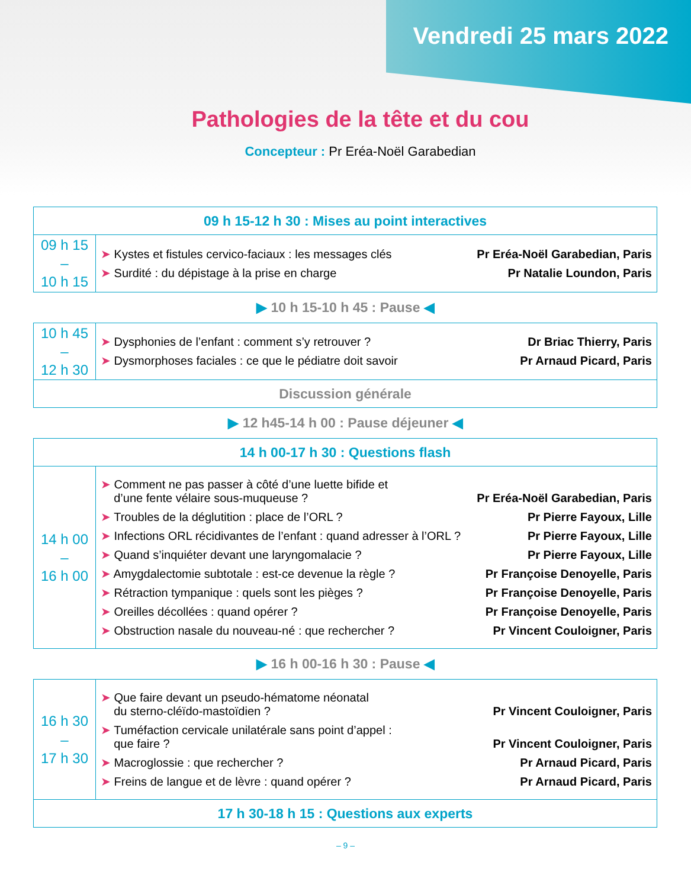Vendredi 25 mars 2022
Pathologies de la tête et du cou
Concepteur : Pr Eréa-Noël Garabedian
| 09 h 15-12 h 30 : Mises au point interactives | |
| 09 h 15 – 10 h 15 | ➤ Kystes et fistules cervico-faciaux : les messages clés Pr Eréa-Noël Garabedian, Paris ➤ Surdité : du dépistage à la prise en charge Pr Natalie Loundon, Paris |
▶ 10 h 15-10 h 45 : Pause ◀
| 10 h 45 – 12 h 30 | ➤ Dysphonies de l’enfant : comment s’y retrouver ? Dr Briac Thierry, Paris ➤ Dysmorphoses faciales : ce que le pédiatre doit savoir Pr Arnaud Picard, Paris |
| Discussion générale | |
▶ 12 h45-14 h 00 : Pause déjeuner ◀
| 14 h 00-17 h 30 : Questions flash | |
| 14 h 00 – 16 h 00 | ➤ Comment ne pas passer à côté d’une luette bifide et d’une fente vélaire sous-muqueuse ? Pr Eréa-Noël Garabedian, Paris ➤ Troubles de la déglutition : place de l’ORL ? Pr Pierre Fayoux, Lille ➤ Infections ORL récidivantes de l’enfant : quand adresser à l’ORL ? Pr Pierre Fayoux, Lille ➤ Quand s’inquiéter devant une laryngomalacie ? Pr Pierre Fayoux, Lille ➤ Amygdalectomie subtotale : est-ce devenue la règle ? Pr Françoise Denoyelle, Paris ➤ Rétraction tympanique : quels sont les pièges ? Pr Françoise Denoyelle, Paris ➤ Oreilles décollées : quand opérer ? Pr Françoise Denoyelle, Paris ➤ Obstruction nasale du nouveau-né : que rechercher ? Pr Vincent Couloigner, Paris |
▶ 16 h 00-16 h 30 : Pause ◀
| 16 h 30 – 17 h 30 | ➤ Que faire devant un pseudo-hématome néonatal du sterno-cléïdo-mastoïdien ? Pr Vincent Couloigner, Paris ➤ Tuméfaction cervicale unilatérale sans point d’appel : que faire ? Pr Vincent Couloigner, Paris ➤ Macroglossie : que rechercher ? Pr Arnaud Picard, Paris ➤ Freins de langue et de lèvre : quand opérer ? Pr Arnaud Picard, Paris |
| 17 h 30-18 h 15 : Questions aux experts | |
– 9 –